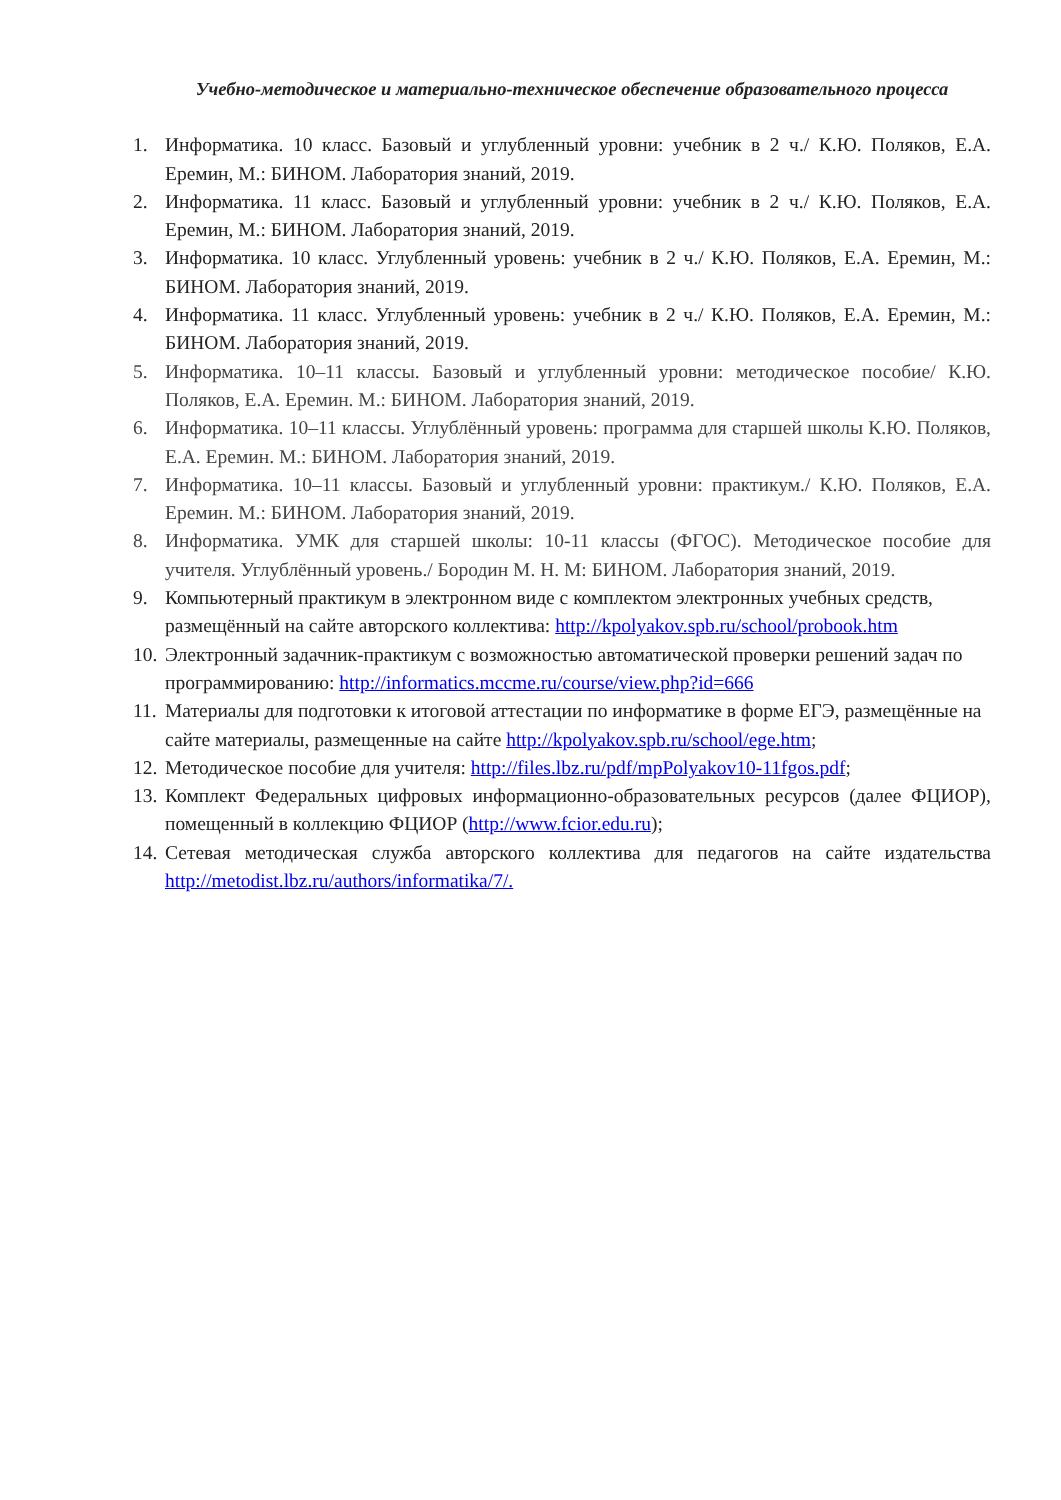Учебно-методическое и материально-техническое обеспечение образовательного процесса
1. Информатика. 10 класс. Базовый и углубленный уровни: учебник в 2 ч./ К.Ю. Поляков, Е.А. Еремин, М.: БИНОМ. Лаборатория знаний, 2019.
2. Информатика. 11 класс. Базовый и углубленный уровни: учебник в 2 ч./ К.Ю. Поляков, Е.А. Еремин, М.: БИНОМ. Лаборатория знаний, 2019.
3. Информатика. 10 класс. Углубленный уровень: учебник в 2 ч./ К.Ю. Поляков, Е.А. Еремин, М.: БИНОМ. Лаборатория знаний, 2019.
4. Информатика. 11 класс. Углубленный уровень: учебник в 2 ч./ К.Ю. Поляков, Е.А. Еремин, М.: БИНОМ. Лаборатория знаний, 2019.
5. Информатика. 10–11 классы. Базовый и углубленный уровни: методическое пособие/ К.Ю. Поляков, Е.А. Еремин. М.: БИНОМ. Лаборатория знаний, 2019.
6. Информатика. 10–11 классы. Углублённый уровень: программа для старшей школы К.Ю. Поляков, Е.А. Еремин. М.: БИНОМ. Лаборатория знаний, 2019.
7. Информатика. 10–11 классы. Базовый и углубленный уровни: практикум./ К.Ю. Поляков, Е.А. Еремин. М.: БИНОМ. Лаборатория знаний, 2019.
8. Информатика. УМК для старшей школы: 10-11 классы (ФГОС). Методическое пособие для учителя. Углублённый уровень./ Бородин М. Н. М: БИНОМ. Лаборатория знаний, 2019.
9. Компьютерный практикум в электронном виде с комплектом электронных учебных средств, размещённый на сайте авторского коллектива: http://kpolyakov.spb.ru/school/probook.htm
10. Электронный задачник-практикум с возможностью автоматической проверки решений задач по программированию: http://informatics.mccme.ru/course/view.php?id=666
11. Материалы для подготовки к итоговой аттестации по информатике в форме ЕГЭ, размещённые на сайте материалы, размещенные на сайте http://kpolyakov.spb.ru/school/ege.htm;
12. Методическое пособие для учителя: http://files.lbz.ru/pdf/mpPolyakov10-11fgos.pdf;
13. Комплект Федеральных цифровых информационно-образовательных ресурсов (далее ФЦИОР), помещенный в коллекцию ФЦИОР (http://www.fcior.edu.ru);
14. Сетевая методическая служба авторского коллектива для педагогов на сайте издательства http://metodist.lbz.ru/authors/informatika/7/.